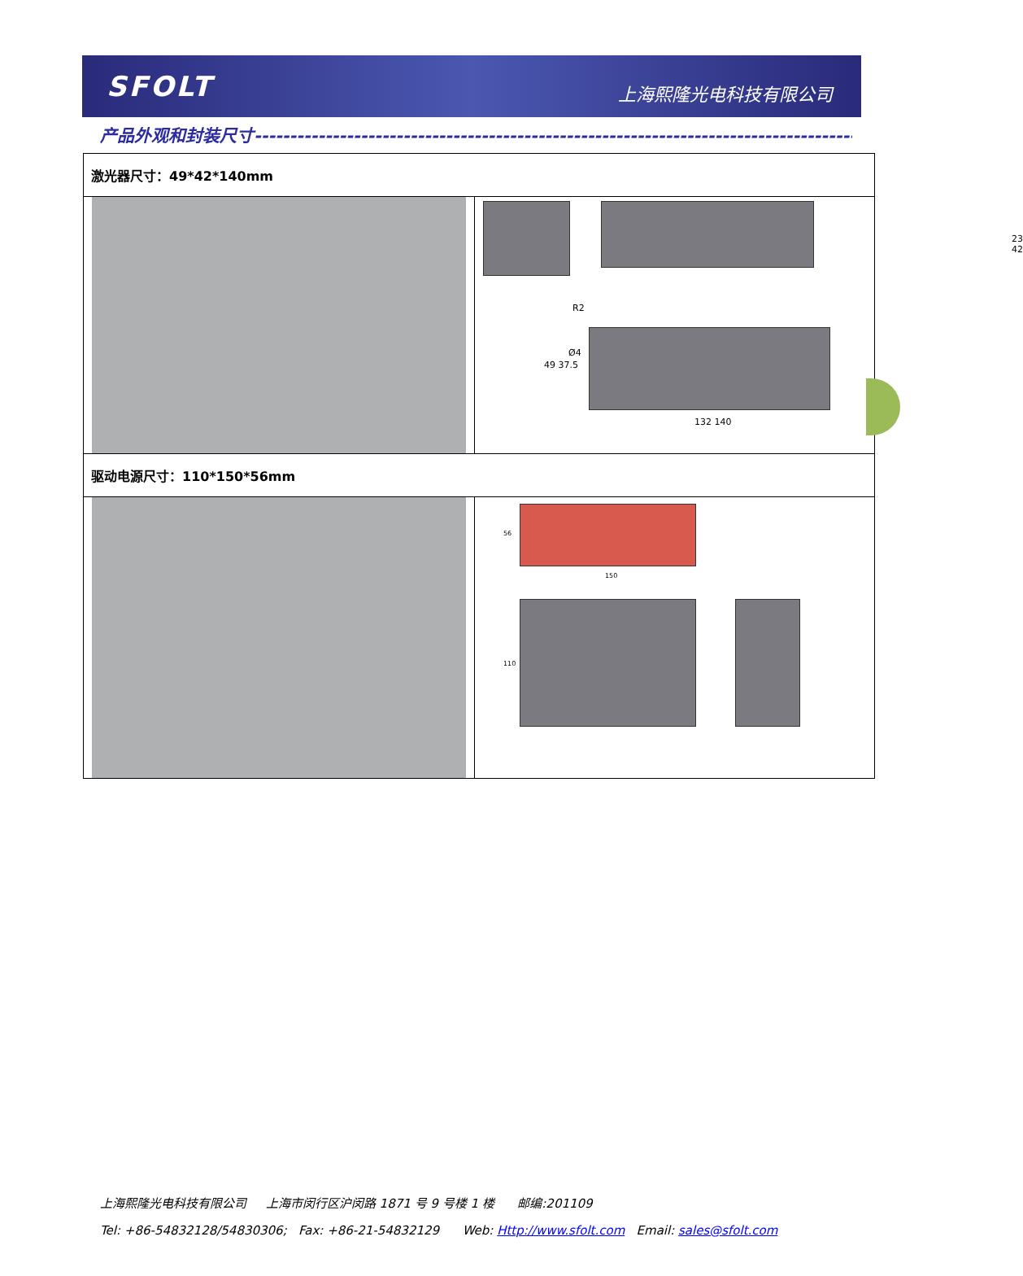SFOLT 上海熙隆光电科技有限公司
产品外观和封装尺寸-------------------------------------------------------------------------------------------------------------
| 激光器尺寸：49*42*140mm | |
| | 23 42 R2 Ø4 49 37.5 132 140 |
| 驱动电源尺寸：110*150*56mm | |
| | 150 56 110 |
上海熙隆光电科技有限公司 上海市闵行区沪闵路 1871 号 9 号楼 1 楼 邮编:201109
Tel: +86-54832128/54830306; Fax: +86-21-54832129 Web: Http://www.sfolt.com Email: sales@sfolt.com